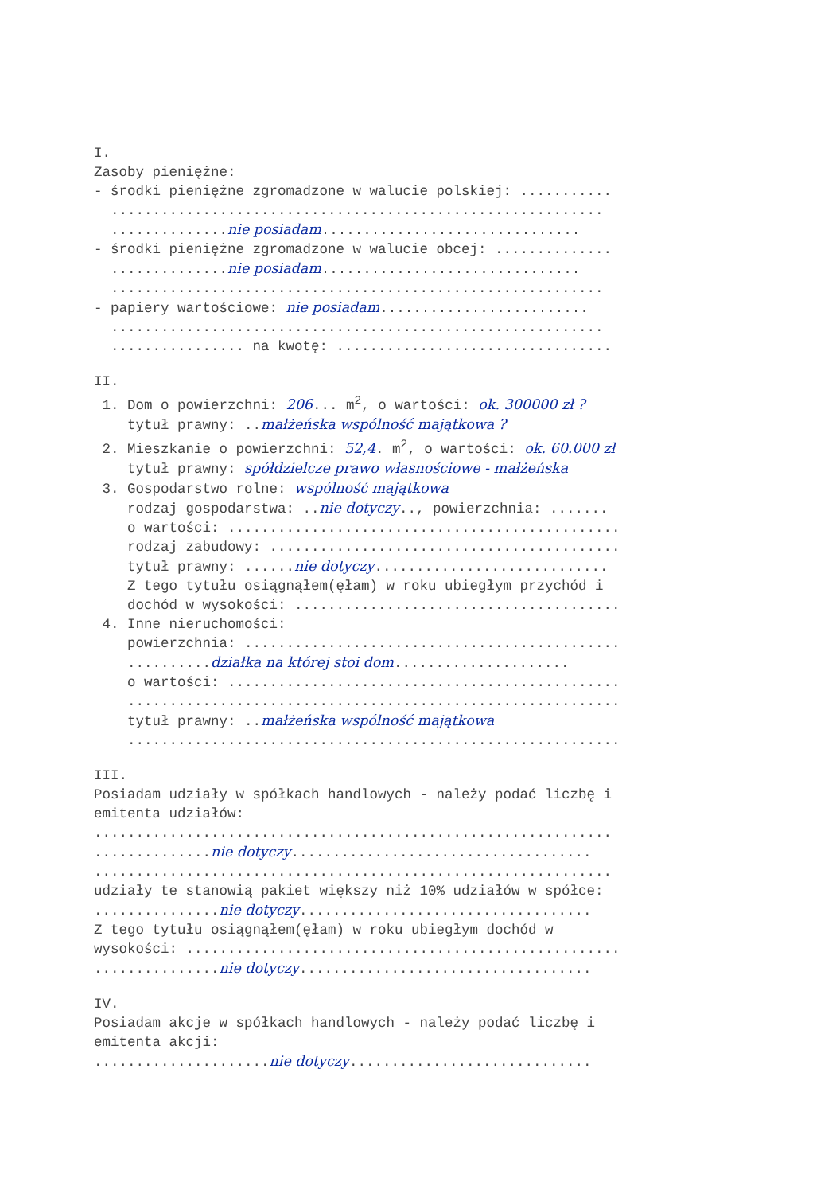I.
Zasoby pieniężne:
- środki pieniężne zgromadzone w walucie polskiej: ...........
...........................................................
..............nie posiadam...............................
- środki pieniężne zgromadzone w walucie obcej: ..............
..............nie posiadam...............................
...........................................................
- papiery wartościowe: nie posiadam.........................
...........................................................
................ na kwotę: .................................
II.
1. Dom o powierzchni: 206... m<sup>2</sup>, o wartości: ok. 300000 zł ?
tytuł prawny: ..małżeńska wspólność majątkowa ?
2. Mieszkanie o powierzchni: 52,4. m<sup>2</sup>, o wartości: ok. 60.000 zł
tytuł prawny: spółdzielcze prawo własnościowe - małżeńska
3. Gospodarstwo rolne: wspólność majątkowa
rodzaj gospodarstwa: ..nie dotyczy.., powierzchnia: .......
o wartości: ...............................................
rodzaj zabudowy: ..........................................
tytuł prawny: ......nie dotyczy............................
Z tego tytułu osiągnąłem(ęłam) w roku ubiegłym przychód i
dochód w wysokości: .......................................
4. Inne nieruchomości:
powierzchnia: .............................................
..........działka na której stoi dom.....................
o wartości: ...............................................
...........................................................
tytuł prawny: ..małżeńska wspólność majątkowa
...........................................................
III.
Posiadam udziały w spółkach handlowych - należy podać liczbę i
emitenta udziałów:
..............................................................
..............nie dotyczy....................................
..............................................................
udziały te stanowią pakiet większy niż 10% udziałów w spółce:
...............nie dotyczy...................................
Z tego tytułu osiągnąłem(ęłam) w roku ubiegłym dochód w
wysokości: ....................................................
...............nie dotyczy...................................
IV.
Posiadam akcje w spółkach handlowych - należy podać liczbę i
emitenta akcji:
.....................nie dotyczy.............................